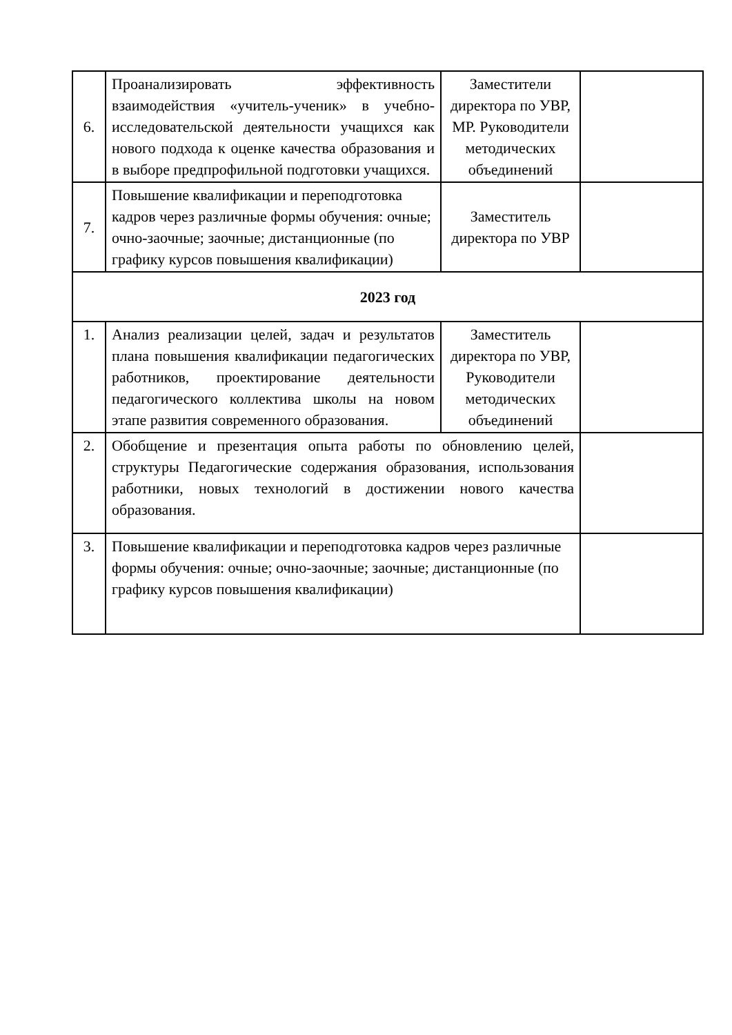| 6. | Проанализировать эффективность взаимодействия «учитель-ученик» в учебно-исследовательской деятельности учащихся как нового подхода к оценке качества образования и в выборе предпрофильной подготовки учащихся. | Заместители директора по УВР, МР. Руководители методических объединений | |
| 7. | Повышение квалификации и переподготовка кадров через различные формы обучения: очные; очно-заочные; заочные; дистанционные (по графику курсов повышения квалификации) | Заместитель директора по УВР | |
| 2023 год | | | |
| 1. | Анализ реализации целей, задач и результатов плана повышения квалификации педагогических работников, проектирование деятельности педагогического коллектива школы на новом этапе развития современного образования. | Заместитель директора по УВР, Руководители методических объединений | |
| 2. | Обобщение и презентация опыта работы по обновлению целей, структуры Педагогические содержания образования, использования работники, новых технологий в достижении нового качества образования. | | |
| 3. | Повышение квалификации и переподготовка кадров через различные формы обучения: очные; очно-заочные; заочные; дистанционные (по графику курсов повышения квалификации) | | |